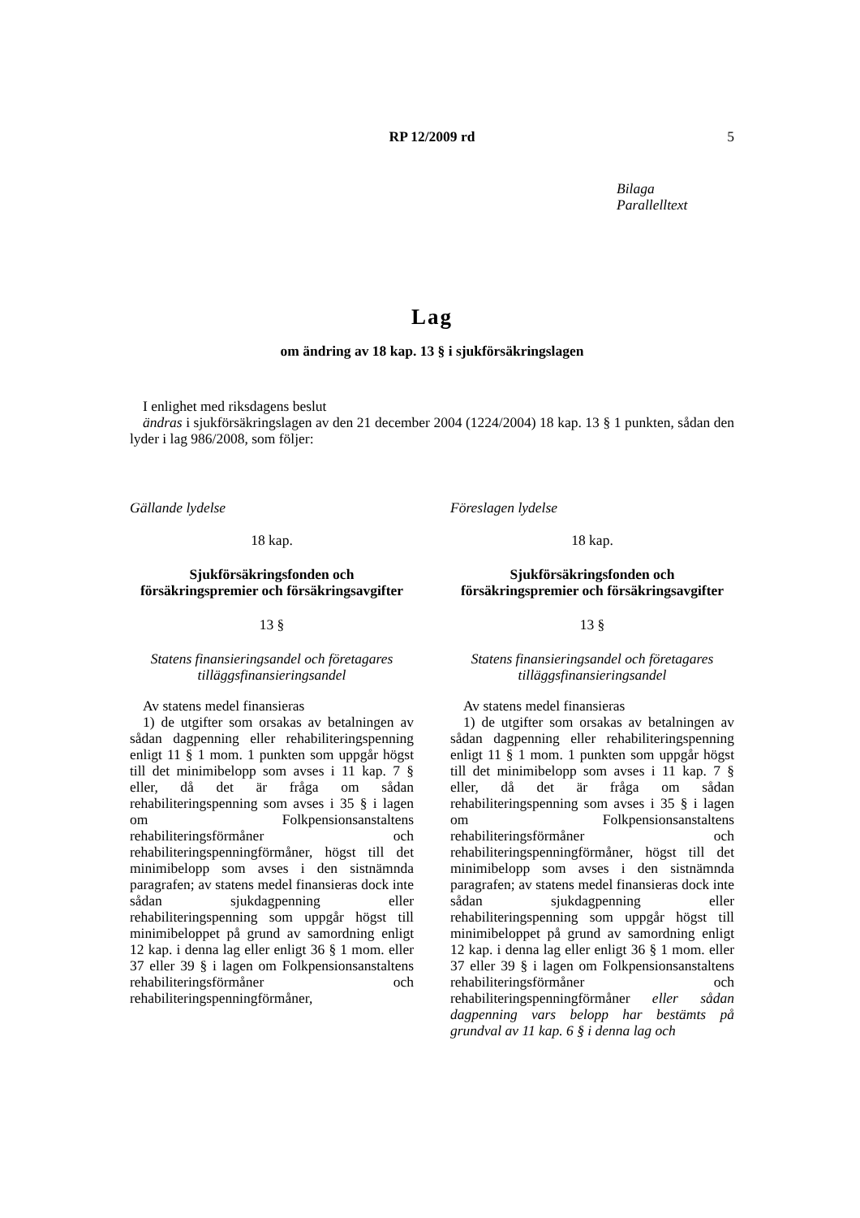RP 12/2009 rd
5
Bilaga
Parallelltext
Lag
om ändring av 18 kap. 13 § i sjukförsäkringslagen
I enlighet med riksdagens beslut
ändras i sjukförsäkringslagen av den 21 december 2004 (1224/2004) 18 kap. 13 § 1 punkten, sådan den lyder i lag 986/2008, som följer:
Gällande lydelse
18 kap.
Sjukförsäkringsfonden och försäkringspremier och försäkringsavgifter
13 §
Statens finansieringsandel och företagares tilläggsfinansieringsandel
Av statens medel finansieras
1) de utgifter som orsakas av betalningen av sådan dagpenning eller rehabiliteringspenning enligt 11 § 1 mom. 1 punkten som uppgår högst till det minimibelopp som avses i 11 kap. 7 § eller, då det är fråga om sådan rehabiliteringspenning som avses i 35 § i lagen om Folkpensionsanstaltens rehabiliteringsförmåner och rehabiliteringspenningförmåner, högst till det minimibelopp som avses i den sistnämnda paragrafen; av statens medel finansieras dock inte sådan sjukdagpenning eller rehabiliteringspenning som uppgår högst till minimibeloppet på grund av samordning enligt 12 kap. i denna lag eller enligt 36 § 1 mom. eller 37 eller 39 § i lagen om Folkpensionsanstaltens rehabiliteringsförmåner och rehabiliteringspenningförmåner,
Föreslagen lydelse
18 kap.
Sjukförsäkringsfonden och försäkringspremier och försäkringsavgifter
13 §
Statens finansieringsandel och företagares tilläggsfinansieringsandel
Av statens medel finansieras
1) de utgifter som orsakas av betalningen av sådan dagpenning eller rehabiliteringspenning enligt 11 § 1 mom. 1 punkten som uppgår högst till det minimibelopp som avses i 11 kap. 7 § eller, då det är fråga om sådan rehabiliteringspenning som avses i 35 § i lagen om Folkpensionsanstaltens rehabiliteringsförmåner och rehabiliteringspenningförmåner, högst till det minimibelopp som avses i den sistnämnda paragrafen; av statens medel finansieras dock inte sådan sjukdagpenning eller rehabiliteringspenning som uppgår högst till minimibeloppet på grund av samordning enligt 12 kap. i denna lag eller enligt 36 § 1 mom. eller 37 eller 39 § i lagen om Folkpensionsanstaltens rehabiliteringsförmåner och rehabiliteringspenningförmåner eller sådan dagpenning vars belopp har bestämts på grundval av 11 kap. 6 § i denna lag och